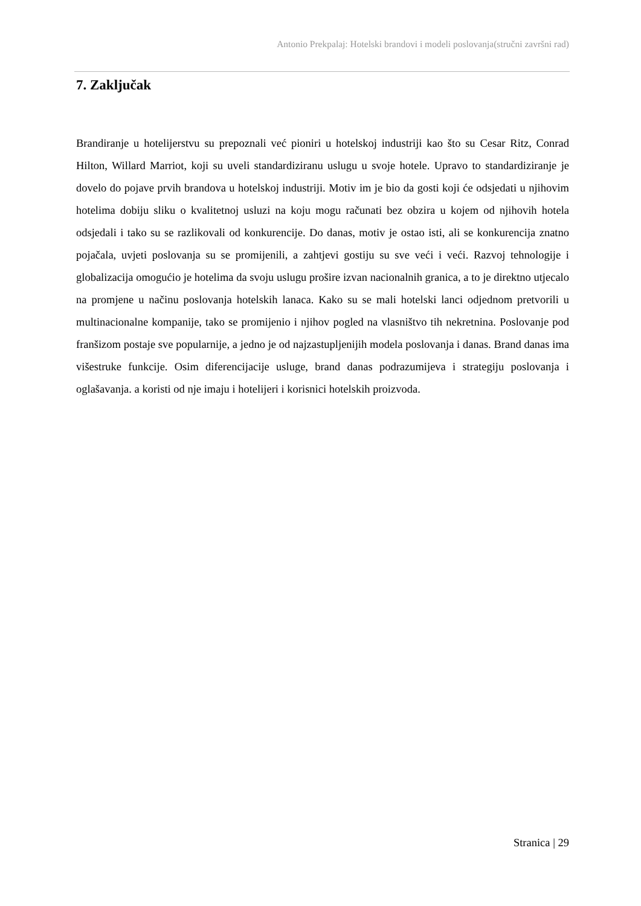Antonio Prekpalaj: Hotelski brandovi i modeli poslovanja(stručni završni rad)
7. Zaključak
Brandiranje u hotelijerstvu su prepoznali već pioniri u hotelskoj industriji kao što su Cesar Ritz, Conrad Hilton, Willard Marriot, koji su uveli standardiziranu uslugu u svoje hotele. Upravo to standardiziranje je dovelo do pojave prvih brandova u hotelskoj industriji. Motiv im je bio da gosti koji će odsjedati u njihovim hotelima dobiju sliku o kvalitetnoj usluzi na koju mogu računati bez obzira u kojem od njihovih hotela odsjedali i tako su se razlikovali od konkurencije. Do danas, motiv je ostao isti, ali se konkurencija znatno pojačala, uvjeti poslovanja su se promijenili, a zahtjevi gostiju su sve veći i veći. Razvoj tehnologije i globalizacija omogućio je hotelima da svoju uslugu prošire izvan nacionalnih granica, a to je direktno utjecalo na promjene u načinu poslovanja hotelskih lanaca. Kako su se mali hotelski lanci odjednom pretvorili u multinacionalne kompanije, tako se promijenio i njihov pogled na vlasništvo tih nekretnina. Poslovanje pod franšizom postaje sve popularnije, a jedno je od najzastupljenijih modela poslovanja i danas. Brand danas ima višestruke funkcije. Osim diferencijacije usluge, brand danas podrazumijeva i strategiju poslovanja i oglašavanja. a koristi od nje imaju i hotelijeri i korisnici hotelskih proizvoda.
Stranica | 29